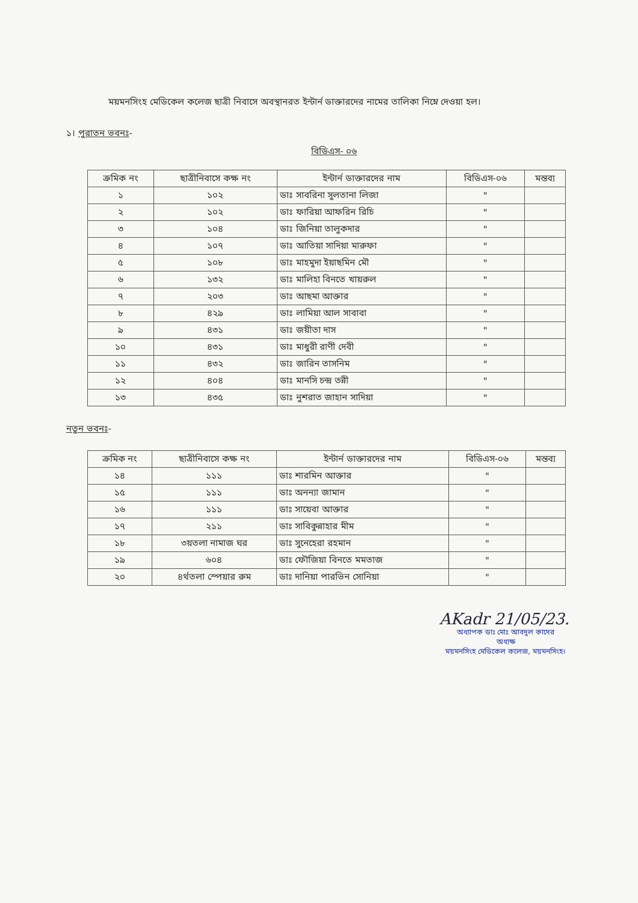ময়মনসিংহ মেডিকেল কলেজ ছাত্রী নিবাসে অবস্থানরত ইন্টার্ন ডাক্তারদের নামের তালিকা নিম্নে দেওয়া হল।
১। পুরাতন ভবনঃ-
বিডিএস- ০৬
| ক্রমিক নং | ছাত্রীনিবাসে কক্ষ নং | ইন্টার্ন ডাক্তারদের নাম | বিডিএস-০৬ | মন্তব্য |
| --- | --- | --- | --- | --- |
| ১ | ১০২ | ডাঃ সাবরিনা সুলতানা লিজা | " | |
| ২ | ১০২ | ডাঃ ফারিয়া আফরিন রিচি | " | |
| ৩ | ১০৪ | ডাঃ জিনিয়া তালুকদার | " | |
| ৪ | ১০৭ | ডাঃ আতিয়া সাদিয়া মারুফা | " | |
| ৫ | ১০৮ | ডাঃ মাহমুদা ইয়াছমিন মৌ | " | |
| ৬ | ১৩২ | ডাঃ মালিহা বিনতে খায়রুল | " | |
| ৭ | ২০৩ | ডাঃ আছমা আক্তার | " | |
| ৮ | ৪২৯ | ডাঃ লামিয়া আল সাবাবা | " | |
| ৯ | ৪৩১ | ডাঃ জয়ীতা দাস | " | |
| ১০ | ৪৩১ | ডাঃ মাধুরী রাণী দেবী | " | |
| ১১ | ৪৩২ | ডাঃ জারিন তাসনিম | " | |
| ১২ | ৪০৪ | ডাঃ মানসি চন্দ্র তন্নী | " | |
| ১৩ | ৪৩৫ | ডাঃ নুশরাত জাহান সাদিয়া | " | |
নতুন ভবনঃ-
| ক্রমিক নং | ছাত্রীনিবাসে কক্ষ নং | ইন্টার্ন ডাক্তারদের নাম | বিডিএস-০৬ | মন্তব্য |
| --- | --- | --- | --- | --- |
| ১৪ | ১১১ | ডাঃ শারমিন আক্তার | " | |
| ১৫ | ১১১ | ডাঃ অনন্যা জামান | " | |
| ১৬ | ১১১ | ডাঃ সায়েবা আক্তার | " | |
| ১৭ | ২১১ | ডাঃ সাবিকুন্নাহার মীম | " | |
| ১৮ | ৩য়তলা নামাজ ঘর | ডাঃ সুনেহেরা রহমান | " | |
| ১৯ | ৬০৪ | ডাঃ ফৌজিয়া বিনতে মমতাজ | " | |
| ২০ | ৪র্থতলা স্পেয়ার রুম | ডাঃ দানিয়া পারভিন সোনিয়া | " | |
AKadr 21/05/23.
অধ্যাপক ডাঃ মোঃ আবদুল কাদের
অধ্যক্ষ
ময়মনসিংহ মেডিকেল কলেজ, ময়মনসিংহ।